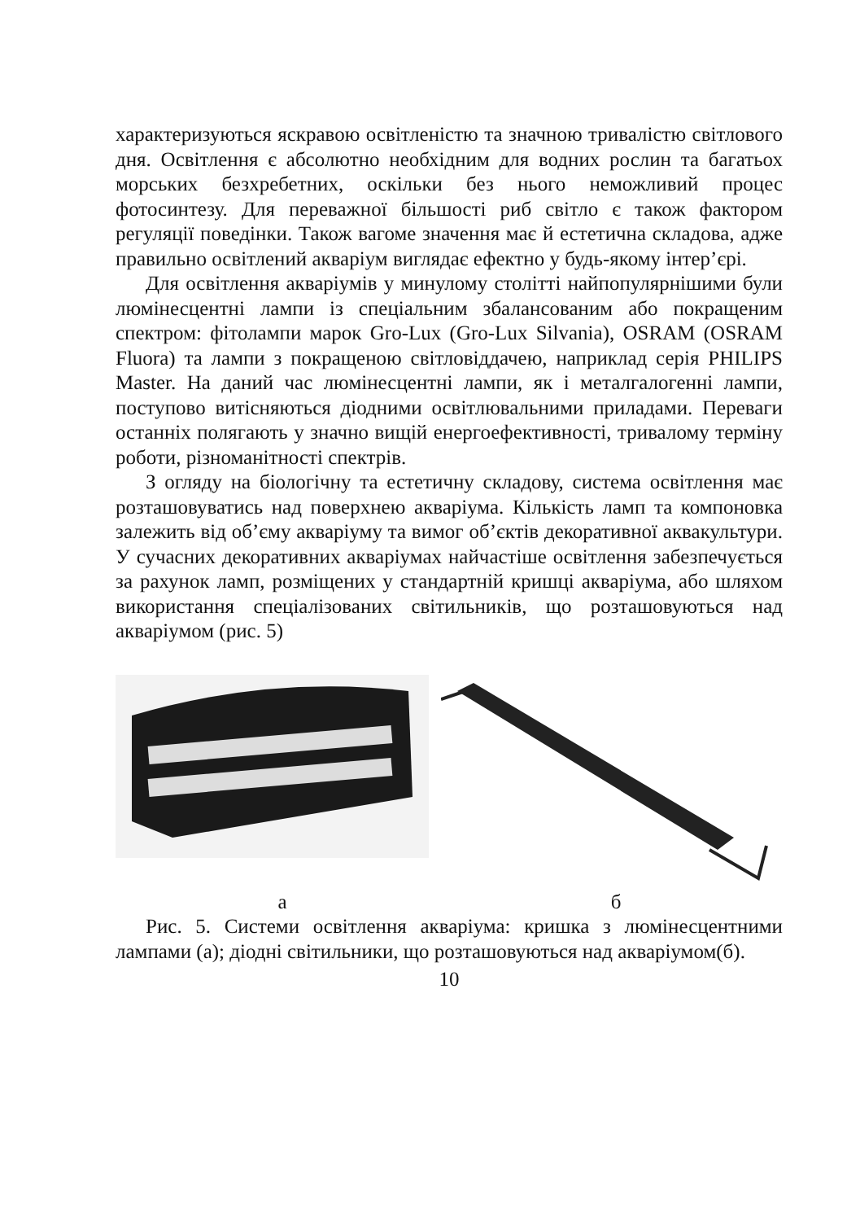характеризуються яскравою освітленістю та значною тривалістю світлового дня. Освітлення є абсолютно необхідним для водних рослин та багатьох морських безхребетних, оскільки без нього неможливий процес фотосинтезу. Для переважної більшості риб світло є також фактором регуляції поведінки. Також вагоме значення має й естетична складова, адже правильно освітлений акваріум виглядає ефектно у будь-якому інтер’єрі.
Для освітлення акваріумів у минулому столітті найпопулярнішими були люмінесцентні лампи із спеціальним збалансованим або покращеним спектром: фітолампи марок Gro-Lux (Gro-Lux Silvania), OSRAM (OSRAM Fluora) та лампи з покращеною світловіддачею, наприклад серія PHILIPS Master. На даний час люмінесцентні лампи, як і металгалогенні лампи, поступово витісняються діодними освітлювальними приладами. Переваги останніх полягають у значно вищій енергоефективності, тривалому терміну роботи, різноманітності спектрів.
З огляду на біологічну та естетичну складову, система освітлення має розташовуватись над поверхнею акваріума. Кількість ламп та компоновка залежить від об’єму акваріуму та вимог об’єктів декоративної аквакультури. У сучасних декоративних акваріумах найчастіше освітлення забезпечується за рахунок ламп, розміщених у стандартній кришці акваріума, або шляхом використання спеціалізованих світильників, що розташовуються над акваріумом (рис. 5)
а б
Рис. 5. Системи освітлення акваріума: кришка з люмінесцентними лампами (а); діодні світильники, що розташовуються над акваріумом(б).
10